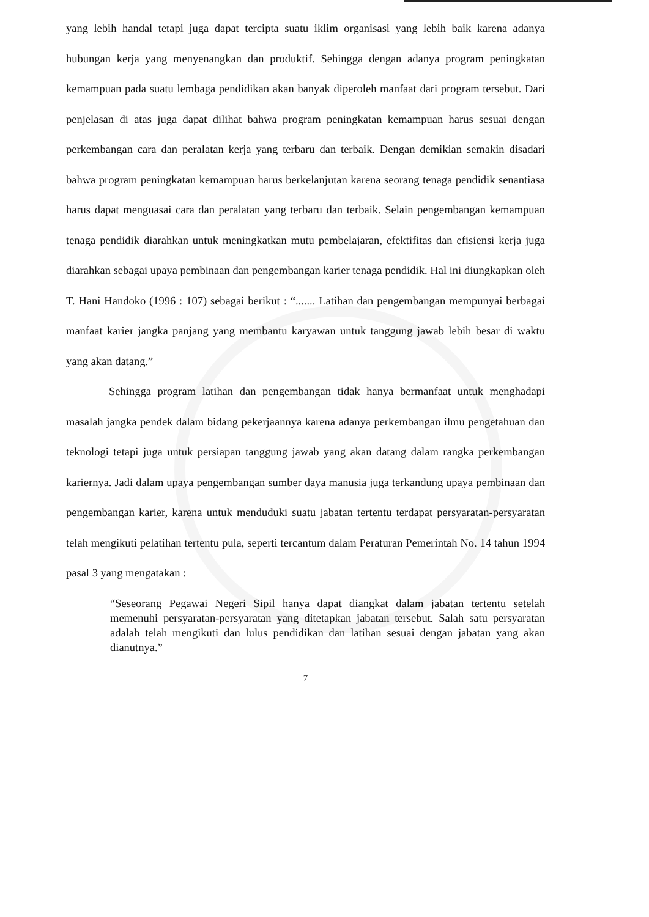yang lebih handal tetapi juga dapat tercipta suatu iklim organisasi yang lebih baik karena adanya hubungan kerja yang menyenangkan dan produktif. Sehingga dengan adanya program peningkatan kemampuan pada suatu lembaga pendidikan akan banyak diperoleh manfaat dari program tersebut. Dari penjelasan di atas juga dapat dilihat bahwa program peningkatan kemampuan harus sesuai dengan perkembangan cara dan peralatan kerja yang terbaru dan terbaik. Dengan demikian semakin disadari bahwa program peningkatan kemampuan harus berkelanjutan karena seorang tenaga pendidik senantiasa harus dapat menguasai cara dan peralatan yang terbaru dan terbaik. Selain pengembangan kemampuan tenaga pendidik diarahkan untuk meningkatkan mutu pembelajaran, efektifitas dan efisiensi kerja juga diarahkan sebagai upaya pembinaan dan pengembangan karier tenaga pendidik. Hal ini diungkapkan oleh T. Hani Handoko (1996 : 107) sebagai berikut : “....... Latihan dan pengembangan mempunyai berbagai manfaat karier jangka panjang yang membantu karyawan untuk tanggung jawab lebih besar di waktu yang akan datang.”
Sehingga program latihan dan pengembangan tidak hanya bermanfaat untuk menghadapi masalah jangka pendek dalam bidang pekerjaannya karena adanya perkembangan ilmu pengetahuan dan teknologi tetapi juga untuk persiapan tanggung jawab yang akan datang dalam rangka perkembangan kariernya. Jadi dalam upaya pengembangan sumber daya manusia juga terkandung upaya pembinaan dan pengembangan karier, karena untuk menduduki suatu jabatan tertentu terdapat persyaratan-persyaratan telah mengikuti pelatihan tertentu pula, seperti tercantum dalam Peraturan Pemerintah No. 14 tahun 1994 pasal 3 yang mengatakan :
“Seseorang Pegawai Negeri Sipil hanya dapat diangkat dalam jabatan tertentu setelah memenuhi persyaratan-persyaratan yang ditetapkan jabatan tersebut. Salah satu persyaratan adalah telah mengikuti dan lulus pendidikan dan latihan sesuai dengan jabatan yang akan dianutnya.”
7